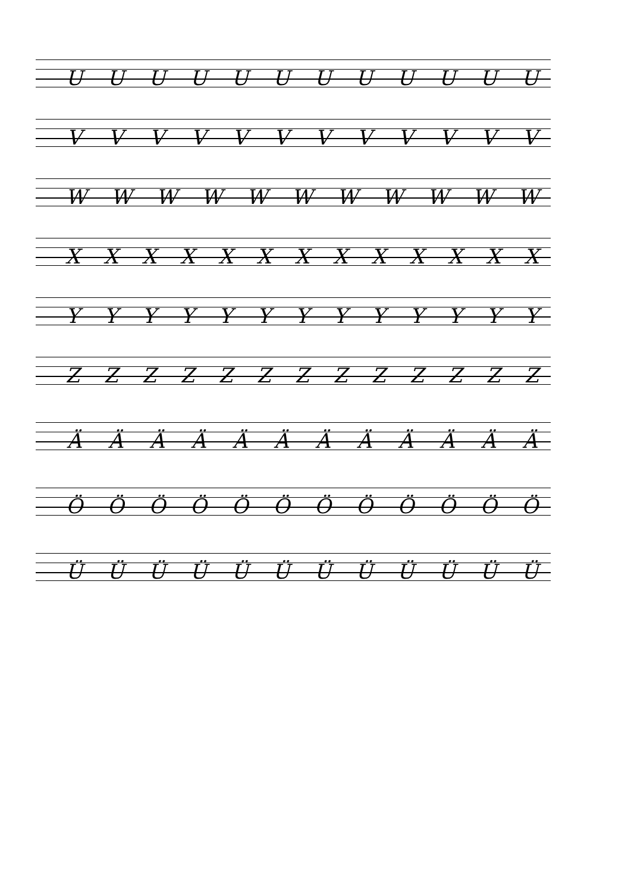U U U U U U U U U U U U
V V V V V V V V V V V V
W W W W W W W W W W W
X X X X X X X X X X X X X
Y Y Y Y Y Y Y Y Y Y Y Y Y
Z Z Z Z Z Z Z Z Z Z Z Z Z
Ä Ä Ä Ä Ä Ä Ä Ä Ä Ä Ä Ä
Ö Ö Ö Ö Ö Ö Ö Ö Ö Ö Ö Ö
Ü Ü Ü Ü Ü Ü Ü Ü Ü Ü Ü Ü